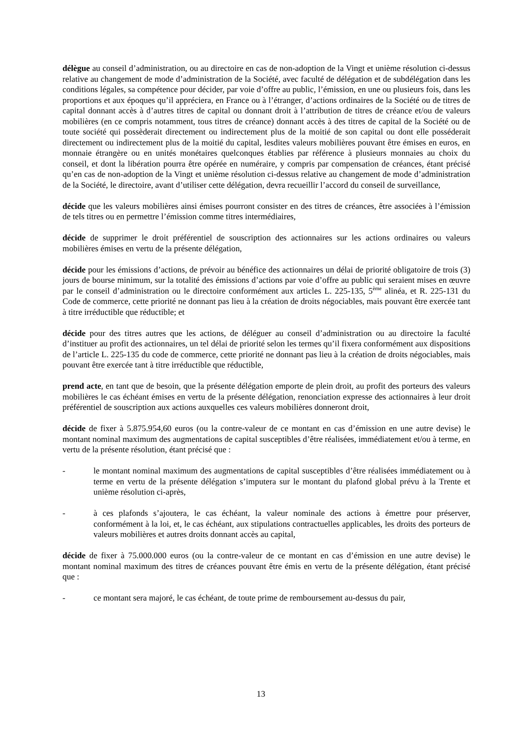délègue au conseil d’administration, ou au directoire en cas de non-adoption de la Vingt et unième résolution ci-dessus relative au changement de mode d’administration de la Société, avec faculté de délégation et de subdélégation dans les conditions légales, sa compétence pour décider, par voie d’offre au public, l’émission, en une ou plusieurs fois, dans les proportions et aux époques qu’il appréciera, en France ou à l’étranger, d’actions ordinaires de la Société ou de titres de capital donnant accès à d’autres titres de capital ou donnant droit à l’attribution de titres de créance et/ou de valeurs mobilières (en ce compris notamment, tous titres de créance) donnant accès à des titres de capital de la Société ou de toute société qui possèderait directement ou indirectement plus de la moitié de son capital ou dont elle posséderait directement ou indirectement plus de la moitié du capital, lesdites valeurs mobilières pouvant être émises en euros, en monnaie étrangère ou en unités monétaires quelconques établies par référence à plusieurs monnaies au choix du conseil, et dont la libération pourra être opérée en numéraire, y compris par compensation de créances, étant précisé qu’en cas de non-adoption de la Vingt et unième résolution ci-dessus relative au changement de mode d’administration de la Société, le directoire, avant d’utiliser cette délégation, devra recueillir l’accord du conseil de surveillance,
décide que les valeurs mobilières ainsi émises pourront consister en des titres de créances, être associées à l’émission de tels titres ou en permettre l’émission comme titres intermédiaires,
décide de supprimer le droit préférentiel de souscription des actionnaires sur les actions ordinaires ou valeurs mobilières émises en vertu de la présente délégation,
décide pour les émissions d’actions, de prévoir au bénéfice des actionnaires un délai de priorité obligatoire de trois (3) jours de bourse minimum, sur la totalité des émissions d’actions par voie d’offre au public qui seraient mises en œuvre par le conseil d’administration ou le directoire conformément aux articles L. 225-135, 5<sup>ème</sup> alinéa, et R. 225-131 du Code de commerce, cette priorité ne donnant pas lieu à la création de droits négociables, mais pouvant être exercée tant à titre irréductible que réductible; et
décide pour des titres autres que les actions, de déléguer au conseil d’administration ou au directoire la faculté d’instituer au profit des actionnaires, un tel délai de priorité selon les termes qu’il fixera conformément aux dispositions de l’article L. 225-135 du code de commerce, cette priorité ne donnant pas lieu à la création de droits négociables, mais pouvant être exercée tant à titre irréductible que réductible,
prend acte, en tant que de besoin, que la présente délégation emporte de plein droit, au profit des porteurs des valeurs mobilières le cas échéant émises en vertu de la présente délégation, renonciation expresse des actionnaires à leur droit préférentiel de souscription aux actions auxquelles ces valeurs mobilières donneront droit,
décide de fixer à 5.875.954,60 euros (ou la contre-valeur de ce montant en cas d’émission en une autre devise) le montant nominal maximum des augmentations de capital susceptibles d’être réalisées, immédiatement et/ou à terme, en vertu de la présente résolution, étant précisé que :
- le montant nominal maximum des augmentations de capital susceptibles d’être réalisées immédiatement ou à terme en vertu de la présente délégation s’imputera sur le montant du plafond global prévu à la Trente et unième résolution ci-après,
- à ces plafonds s’ajoutera, le cas échéant, la valeur nominale des actions à émettre pour préserver, conformément à la loi, et, le cas échéant, aux stipulations contractuelles applicables, les droits des porteurs de valeurs mobilières et autres droits donnant accès au capital,
décide de fixer à 75.000.000 euros (ou la contre-valeur de ce montant en cas d’émission en une autre devise) le montant nominal maximum des titres de créances pouvant être émis en vertu de la présente délégation, étant précisé que :
- ce montant sera majoré, le cas échéant, de toute prime de remboursement au-dessus du pair,
13